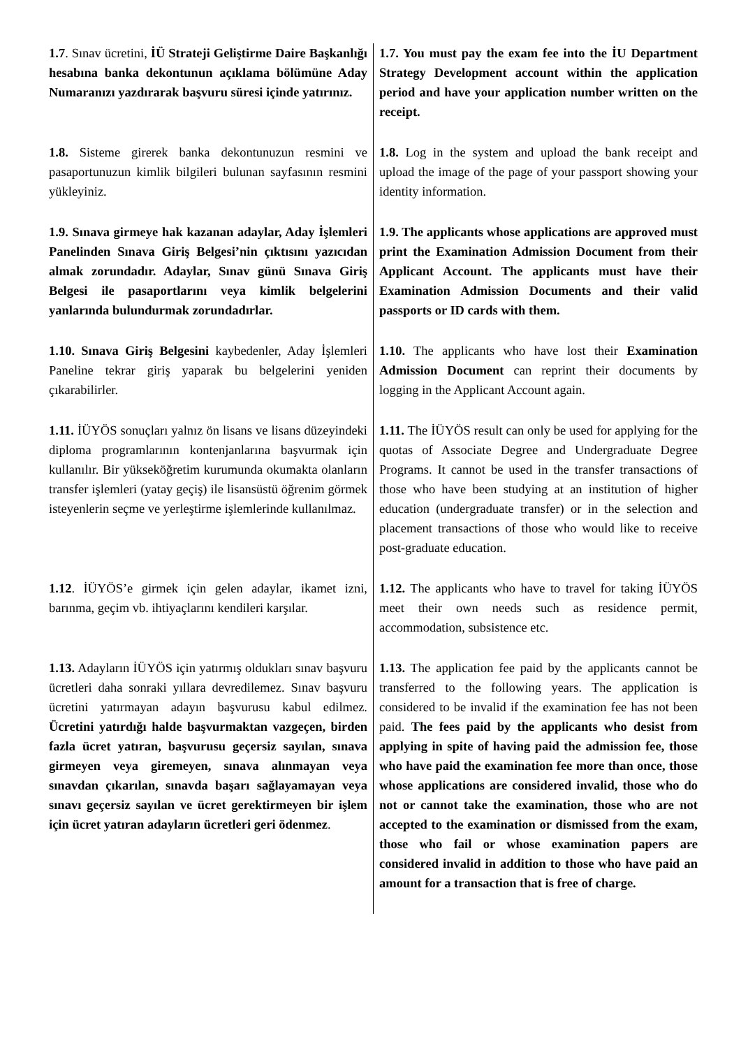| 1.7 . Sınav ücretini, İÜ Strateji Geliştirme Daire Başkanlığı hesabına banka dekontunun açıklama bölümüne Aday Numaranızı yazdırarak başvuru süresi içinde yatırınız. | 1.7. You must pay the exam fee into the İU Department Strategy Development account within the application period and have your application number written on the receipt. |
| 1.8. Sisteme girerek banka dekontunuzun resmini ve pasaportunuzun kimlik bilgileri bulunan sayfasının resmini yükleyiniz. | 1.8. Log in the system and upload the bank receipt and upload the image of the page of your passport showing your identity information. |
| 1.9. Sınava girmeye hak kazanan adaylar, Aday İşlemleri Panelinden Sınava Giriş Belgesi’nin çıktısını yazıcıdan almak zorundadır. Adaylar, Sınav günü Sınava Giriş Belgesi ile pasaportlarını veya kimlik belgelerini yanlarında bulundurmak zorundadırlar. | 1.9. The applicants whose applications are approved must print the Examination Admission Document from their Applicant Account. The applicants must have their Examination Admission Documents and their valid passports or ID cards with them. |
| 1.10. Sınava Giriş Belgesini kaybedenler, Aday İşlemleri Paneline tekrar giriş yaparak bu belgelerini yeniden çıkarabilirler. | 1.10. The applicants who have lost their Examination Admission Document can reprint their documents by logging in the Applicant Account again. |
| 1.11. İÜYÖS sonuçları yalnız ön lisans ve lisans düzeyindeki diploma programlarının kontenjanlarına başvurmak için kullanılır. Bir yükseköğretim kurumunda okumakta olanların transfer işlemleri (yatay geçiş) ile lisansüstü öğrenim görmek isteyenlerin seçme ve yerleştirme işlemlerinde kullanılmaz. | 1.11. The İÜYÖS result can only be used for applying for the quotas of Associate Degree and Undergraduate Degree Programs. It cannot be used in the transfer transactions of those who have been studying at an institution of higher education (undergraduate transfer) or in the selection and placement transactions of those who would like to receive post-graduate education. |
| 1.12 . İÜYÖS’e girmek için gelen adaylar, ikamet izni, barınma, geçim vb. ihtiyaçlarını kendileri karşılar. | 1.12. The applicants who have to travel for taking İÜYÖS meet their own needs such as residence permit, accommodation, subsistence etc. |
| 1.13. Adayların İÜYÖS için yatırmış oldukları sınav başvuru ücretleri daha sonraki yıllara devredilemez. Sınav başvuru ücretini yatırmayan adayın başvurusu kabul edilmez. Ücretini yatırdığı halde başvurmaktan vazgeçen, birden fazla ücret yatıran, başvurusu geçersiz sayılan, sınava girmeyen veya giremeyen, sınava alınmayan veya sınavdan çıkarılan, sınavda başarı sağlayamayan veya sınavı geçersiz sayılan ve ücret gerektirmeyen bir işlem için ücret yatıran adayların ücretleri geri ödenmez . | 1.13. The application fee paid by the applicants cannot be transferred to the following years. The application is considered to be invalid if the examination fee has not been paid. The fees paid by the applicants who desist from applying in spite of having paid the admission fee, those who have paid the examination fee more than once, those whose applications are considered invalid, those who do not or cannot take the examination, those who are not accepted to the examination or dismissed from the exam, those who fail or whose examination papers are considered invalid in addition to those who have paid an amount for a transaction that is free of charge. |